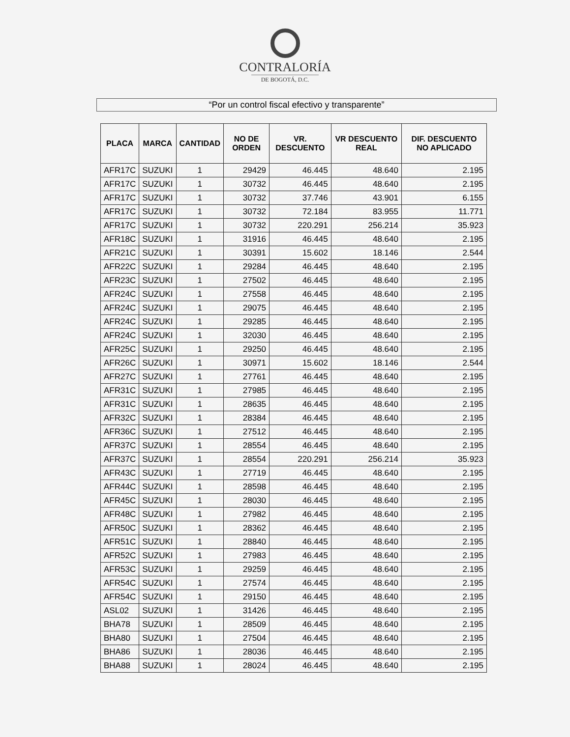CONTRALORÍA
DE BOGOTÁ, D.C.
“Por un control fiscal efectivo y transparente”
| PLACA | MARCA | CANTIDAD | NO DE ORDEN | VR. DESCUENTO | VR DESCUENTO REAL | DIF. DESCUENTO NO APLICADO |
| --- | --- | --- | --- | --- | --- | --- |
| AFR17C | SUZUKI | 1 | 29429 | 46.445 | 48.640 | 2.195 |
| AFR17C | SUZUKI | 1 | 30732 | 46.445 | 48.640 | 2.195 |
| AFR17C | SUZUKI | 1 | 30732 | 37.746 | 43.901 | 6.155 |
| AFR17C | SUZUKI | 1 | 30732 | 72.184 | 83.955 | 11.771 |
| AFR17C | SUZUKI | 1 | 30732 | 220.291 | 256.214 | 35.923 |
| AFR18C | SUZUKI | 1 | 31916 | 46.445 | 48.640 | 2.195 |
| AFR21C | SUZUKI | 1 | 30391 | 15.602 | 18.146 | 2.544 |
| AFR22C | SUZUKI | 1 | 29284 | 46.445 | 48.640 | 2.195 |
| AFR23C | SUZUKI | 1 | 27502 | 46.445 | 48.640 | 2.195 |
| AFR24C | SUZUKI | 1 | 27558 | 46.445 | 48.640 | 2.195 |
| AFR24C | SUZUKI | 1 | 29075 | 46.445 | 48.640 | 2.195 |
| AFR24C | SUZUKI | 1 | 29285 | 46.445 | 48.640 | 2.195 |
| AFR24C | SUZUKI | 1 | 32030 | 46.445 | 48.640 | 2.195 |
| AFR25C | SUZUKI | 1 | 29250 | 46.445 | 48.640 | 2.195 |
| AFR26C | SUZUKI | 1 | 30971 | 15.602 | 18.146 | 2.544 |
| AFR27C | SUZUKI | 1 | 27761 | 46.445 | 48.640 | 2.195 |
| AFR31C | SUZUKI | 1 | 27985 | 46.445 | 48.640 | 2.195 |
| AFR31C | SUZUKI | 1 | 28635 | 46.445 | 48.640 | 2.195 |
| AFR32C | SUZUKI | 1 | 28384 | 46.445 | 48.640 | 2.195 |
| AFR36C | SUZUKI | 1 | 27512 | 46.445 | 48.640 | 2.195 |
| AFR37C | SUZUKI | 1 | 28554 | 46.445 | 48.640 | 2.195 |
| AFR37C | SUZUKI | 1 | 28554 | 220.291 | 256.214 | 35.923 |
| AFR43C | SUZUKI | 1 | 27719 | 46.445 | 48.640 | 2.195 |
| AFR44C | SUZUKI | 1 | 28598 | 46.445 | 48.640 | 2.195 |
| AFR45C | SUZUKI | 1 | 28030 | 46.445 | 48.640 | 2.195 |
| AFR48C | SUZUKI | 1 | 27982 | 46.445 | 48.640 | 2.195 |
| AFR50C | SUZUKI | 1 | 28362 | 46.445 | 48.640 | 2.195 |
| AFR51C | SUZUKI | 1 | 28840 | 46.445 | 48.640 | 2.195 |
| AFR52C | SUZUKI | 1 | 27983 | 46.445 | 48.640 | 2.195 |
| AFR53C | SUZUKI | 1 | 29259 | 46.445 | 48.640 | 2.195 |
| AFR54C | SUZUKI | 1 | 27574 | 46.445 | 48.640 | 2.195 |
| AFR54C | SUZUKI | 1 | 29150 | 46.445 | 48.640 | 2.195 |
| ASL02 | SUZUKI | 1 | 31426 | 46.445 | 48.640 | 2.195 |
| BHA78 | SUZUKI | 1 | 28509 | 46.445 | 48.640 | 2.195 |
| BHA80 | SUZUKI | 1 | 27504 | 46.445 | 48.640 | 2.195 |
| BHA86 | SUZUKI | 1 | 28036 | 46.445 | 48.640 | 2.195 |
| BHA88 | SUZUKI | 1 | 28024 | 46.445 | 48.640 | 2.195 |